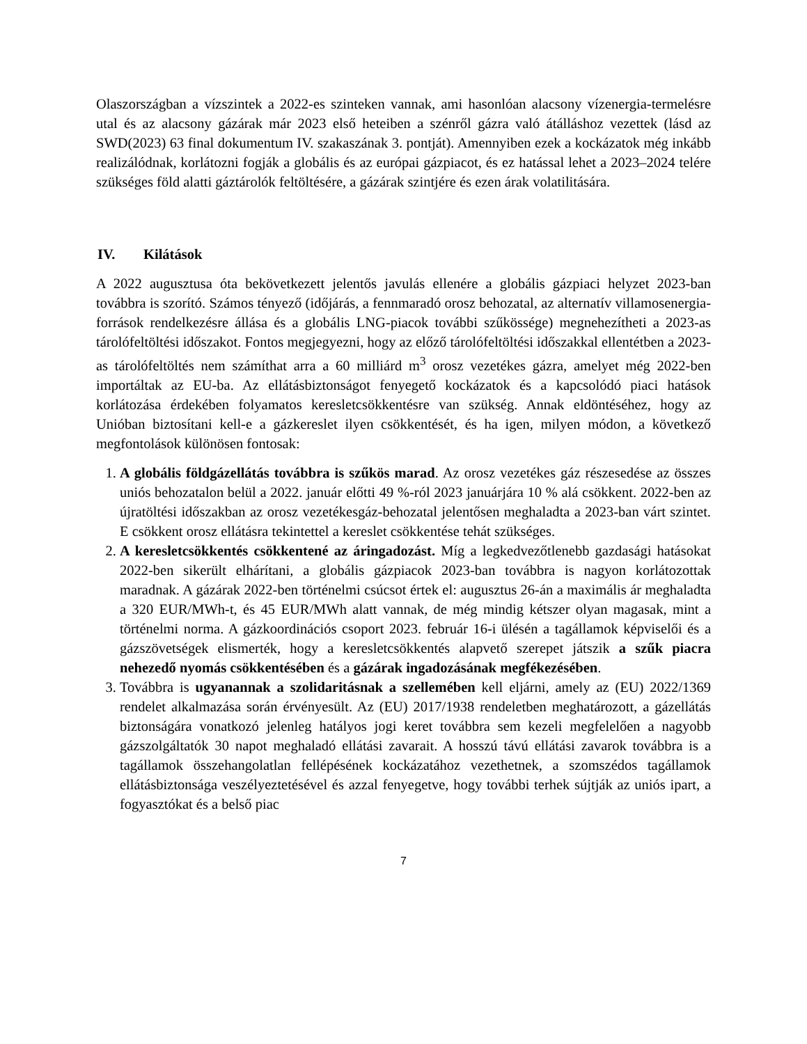Olaszországban a vízszintek a 2022-es szinteken vannak, ami hasonlóan alacsony vízenergia-termelésre utal és az alacsony gázárak már 2023 első heteiben a szénről gázra való átálláshoz vezettek (lásd az SWD(2023) 63 final dokumentum IV. szakaszának 3. pontját). Amennyiben ezek a kockázatok még inkább realizálódnak, korlátozni fogják a globális és az európai gázpiacot, és ez hatással lehet a 2023–2024 telére szükséges föld alatti gáztárolók feltöltésére, a gázárak szintjére és ezen árak volatilitására.
IV. Kilátások
A 2022 augusztusa óta bekövetkezett jelentős javulás ellenére a globális gázpiaci helyzet 2023-ban továbbra is szorító. Számos tényező (időjárás, a fennmaradó orosz behozatal, az alternatív villamosenergia-források rendelkezésre állása és a globális LNG-piacok további szűkössége) megnehezítheti a 2023-as tárolófeltöltési időszakot. Fontos megjegyezni, hogy az előző tárolófeltöltési időszakkal ellentétben a 2023-as tárolófeltöltés nem számíthat arra a 60 milliárd m<sup>3</sup> orosz vezetékes gázra, amelyet még 2022-ben importáltak az EU-ba. Az ellátásbiztonságot fenyegető kockázatok és a kapcsolódó piaci hatások korlátozása érdekében folyamatos keresletcsökkentésre van szükség. Annak eldöntéséhez, hogy az Unióban biztosítani kell-e a gázkereslet ilyen csökkentését, és ha igen, milyen módon, a következő megfontolások különösen fontosak:
1. A globális földgázellátás továbbra is szűkös marad. Az orosz vezetékes gáz részesedése az összes uniós behozatalon belül a 2022. január előtti 49 %-ról 2023 januárjára 10 % alá csökkent. 2022-ben az újratöltési időszakban az orosz vezetékesgáz-behozatal jelentősen meghaladta a 2023-ban várt szintet. E csökkent orosz ellátásra tekintettel a kereslet csökkentése tehát szükséges.
2. A keresletcsökkentés csökkentené az áringadozást. Míg a legkedvezőtlenebb gazdasági hatásokat 2022-ben sikerült elhárítani, a globális gázpiacok 2023-ban továbbra is nagyon korlátozottak maradnak. A gázárak 2022-ben történelmi csúcsot értek el: augusztus 26-án a maximális ár meghaladta a 320 EUR/MWh-t, és 45 EUR/MWh alatt vannak, de még mindig kétszer olyan magasak, mint a történelmi norma. A gázkoordinációs csoport 2023. február 16-i ülésén a tagállamok képviselői és a gázszövetségek elismerték, hogy a keresletcsökkentés alapvető szerepet játszik a szűk piacra nehezedő nyomás csökkentésében és a gázárak ingadozásának megfékezésében.
3. Továbbra is ugyanannak a szolidaritásnak a szellemében kell eljárni, amely az (EU) 2022/1369 rendelet alkalmazása során érvényesült. Az (EU) 2017/1938 rendeletben meghatározott, a gázellátás biztonságára vonatkozó jelenleg hatályos jogi keret továbbra sem kezeli megfelelően a nagyobb gázszolgáltatók 30 napot meghaladó ellátási zavarait. A hosszú távú ellátási zavarok továbbra is a tagállamok összehangolatlan fellépésének kockázatához vezethetnek, a szomszédos tagállamok ellátásbiztonsága veszélyeztetésével és azzal fenyegetve, hogy további terhek sújtják az uniós ipart, a fogyasztókat és a belső piac
7